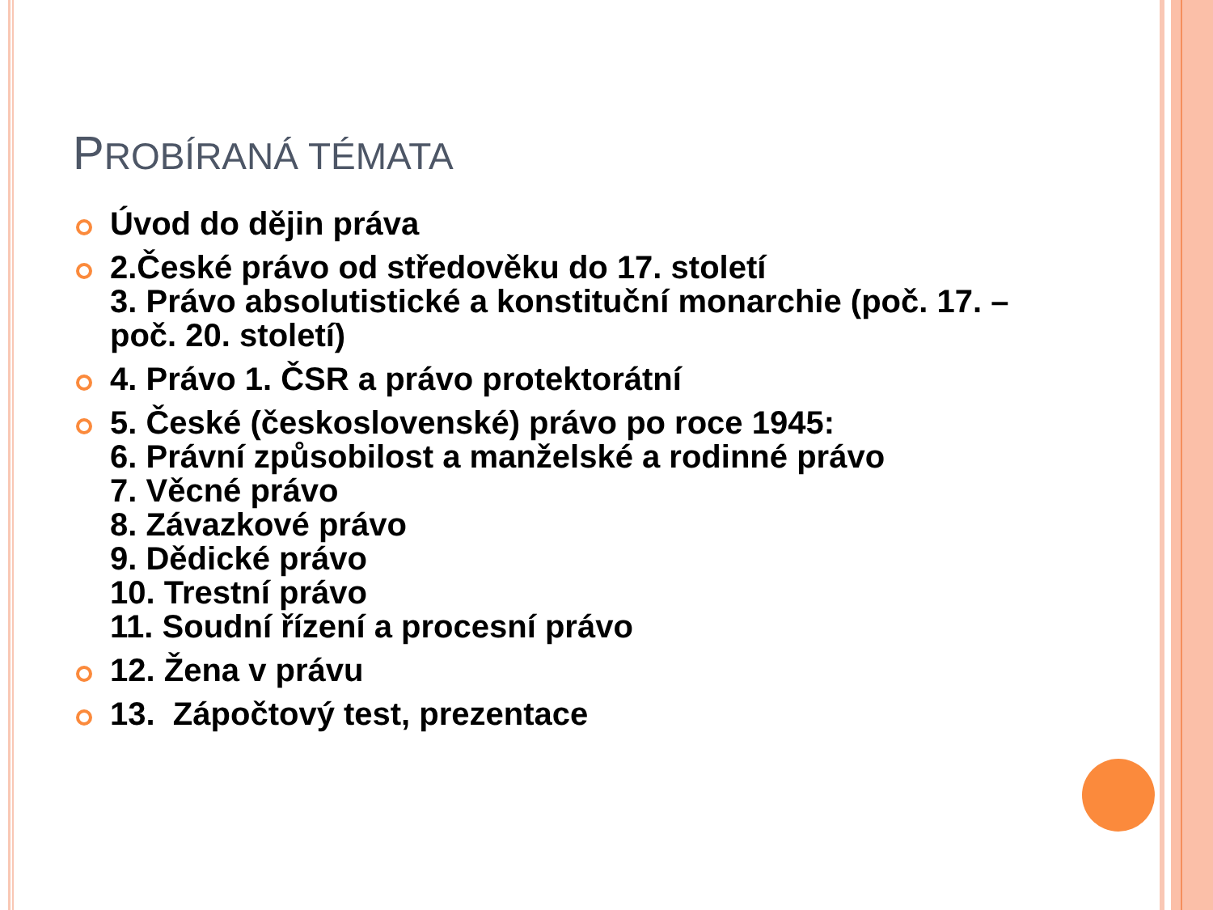PROBÍRANÁ TÉMATA
Úvod do dějin práva
2.České právo od středověku do 17. století
3. Právo absolutistické a konstituční monarchie (poč. 17. – poč. 20. století)
4. Právo 1. ČSR a právo protektorátní
5. České (československé) právo po roce 1945:
6. Právní způsobilost a manželské a rodinné právo
7. Věcné právo
8. Závazkové právo
9. Dědické právo
10. Trestní právo
11. Soudní řízení a procesní právo
12. Žena v právu
13. Zápočtový test, prezentace